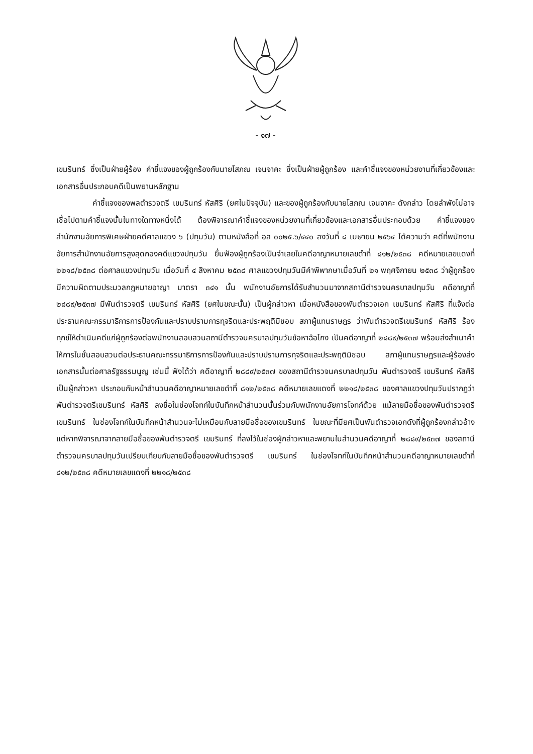- ๑๗ -
เขมรินทร์ ซึ่งเป็นฝ่ายผู้ร้อง คำชี้แจงของผู้ถูกร้องกับนายโสภณ เจนจาคะ ซึ่งเป็นฝ่ายผู้ถูกร้อง และคำชี้แจงของหน่วยงานที่เกี่ยวข้องและเอกสารอื่นประกอบคดีเป็นพยานหลักฐาน
คำชี้แจงของพลตำรวจตรี เขมรินทร์ หัสศิริ (ยศในปัจจุบัน) และของผู้ถูกร้องกับนายโสภณ เจนจาคะ ดังกล่าว โดยลำพังไม่อาจเชื่อไปตามคำชี้แจงนั้นในทางใดทางหนึ่งได้ ต้องพิจารณาคำชี้แจงของหน่วยงานที่เกี่ยวข้องและเอกสารอื่นประกอบด้วย คำชี้แจงของสำนักงานอัยการพิเศษฝ่ายคดีศาลแขวง ๖ (ปทุมวัน) ตามหนังสือที่ อส ๐๐๒๕.๖/๔๔๐ ลงวันที่ ๘ เมษายน ๒๕๖๔ ได้ความว่า คดีที่พนักงานอัยการสำนักงานอัยการสูงสุดกองคดีแขวงปทุมวัน ยื่นฟ้องผู้ถูกร้องเป็นจำเลยในคดีอาญาหมายเลขดำที่ ๘๑๒/๒๕๓๘ คดีหมายเลขแดงที่ ๒๒๑๘/๒๕๓๘ ต่อศาลแขวงปทุมวัน เมื่อวันที่ ๔ สิงหาคม ๒๕๓๘ ศาลแขวงปทุมวันมีคำพิพากษาเมื่อวันที่ ๒๑ พฤศจิกายน ๒๕๓๘ ว่าผู้ถูกร้องมีความผิดตามประมวลกฎหมายอาญา มาตรา ๓๔๑ นั้น พนักงานอัยการได้รับสำนวนมาจากสถานีตำรวจนครบาลปทุมวัน คดีอาญาที่ ๒๘๘๙/๒๕๓๗ มีพันตำรวจตรี เขมรินทร์ หัสศิริ (ยศในขณะนั้น) เป็นผู้กล่าวหา เมื่อหนังสือของพันตำรวจเอก เขมรินทร์ หัสศิริ ที่แจ้งต่อประธานคณะกรรมาธิการการป้องกันและปราบปรามการทุจริตและประพฤติมิชอบ สภาผู้แทนราษฎร ว่าพันตำรวจตรีเขมรินทร์ หัสศิริ ร้องทุกข์ให้ดำเนินคดีแก่ผู้ถูกร้องต่อพนักงานสอบสวนสถานีตำรวจนครบาลปทุมวันข้อหาฉ้อโกง เป็นคดีอาญาที่ ๒๘๘๙/๒๕๓๗ พร้อมส่งสำเนาคำให้การในชั้นสอบสวนต่อประธานคณะกรรมาธิการการป้องกันและปราบปรามการทุจริตและประพฤติมิชอบ สภาผู้แทนราษฎรและผู้ร้องส่งเอกสารนั้นต่อศาลรัฐธรรมนูญ เช่นนี้ ฟังได้ว่า คดีอาญาที่ ๒๘๘๙/๒๕๓๗ ของสถานีตำรวจนครบาลปทุมวัน พันตำรวจตรี เขมรินทร์ หัสศิริ เป็นผู้กล่าวหา ประกอบกับหน้าสำนวนคดีอาญาหมายเลขดำที่ ๘๑๒/๒๕๓๘ คดีหมายเลขแดงที่ ๒๒๑๘/๒๕๓๘ ของศาลแขวงปทุมวันปรากฏว่าพันตำรวจตรีเขมรินทร์ หัสศิริ ลงชื่อในช่องโจทก์ในบันทึกหน้าสำนวนนั้นร่วมกับพนักงานอัยการโจทก์ด้วย แม้ลายมือชื่อของพันตำรวจตรี เขมรินทร์ ในช่องโจทก์ในบันทึกหน้าสำนวนจะไม่เหมือนกับลายมือชื่อของเขมรินทร์ ในขณะที่มียศเป็นพันตำรวจเอกดังที่ผู้ถูกร้องกล่าวอ้าง แต่หากพิจารณาจากลายมือชื่อของพันตำรวจตรี เขมรินทร์ ที่ลงไว้ในช่องผู้กล่าวหาและพยานในสำนวนคดีอาญาที่ ๒๘๘๙/๒๕๓๗ ของสถานีตำรวจนครบาลปทุมวันเปรียบเทียบกับลายมือชื่อของพันตำรวจตรี เขมรินทร์ ในช่องโจทก์ในบันทึกหน้าสำนวนคดีอาญาหมายเลขดำที่ ๘๑๒/๒๕๓๘ คดีหมายเลขแดงที่ ๒๒๑๘/๒๕๓๘